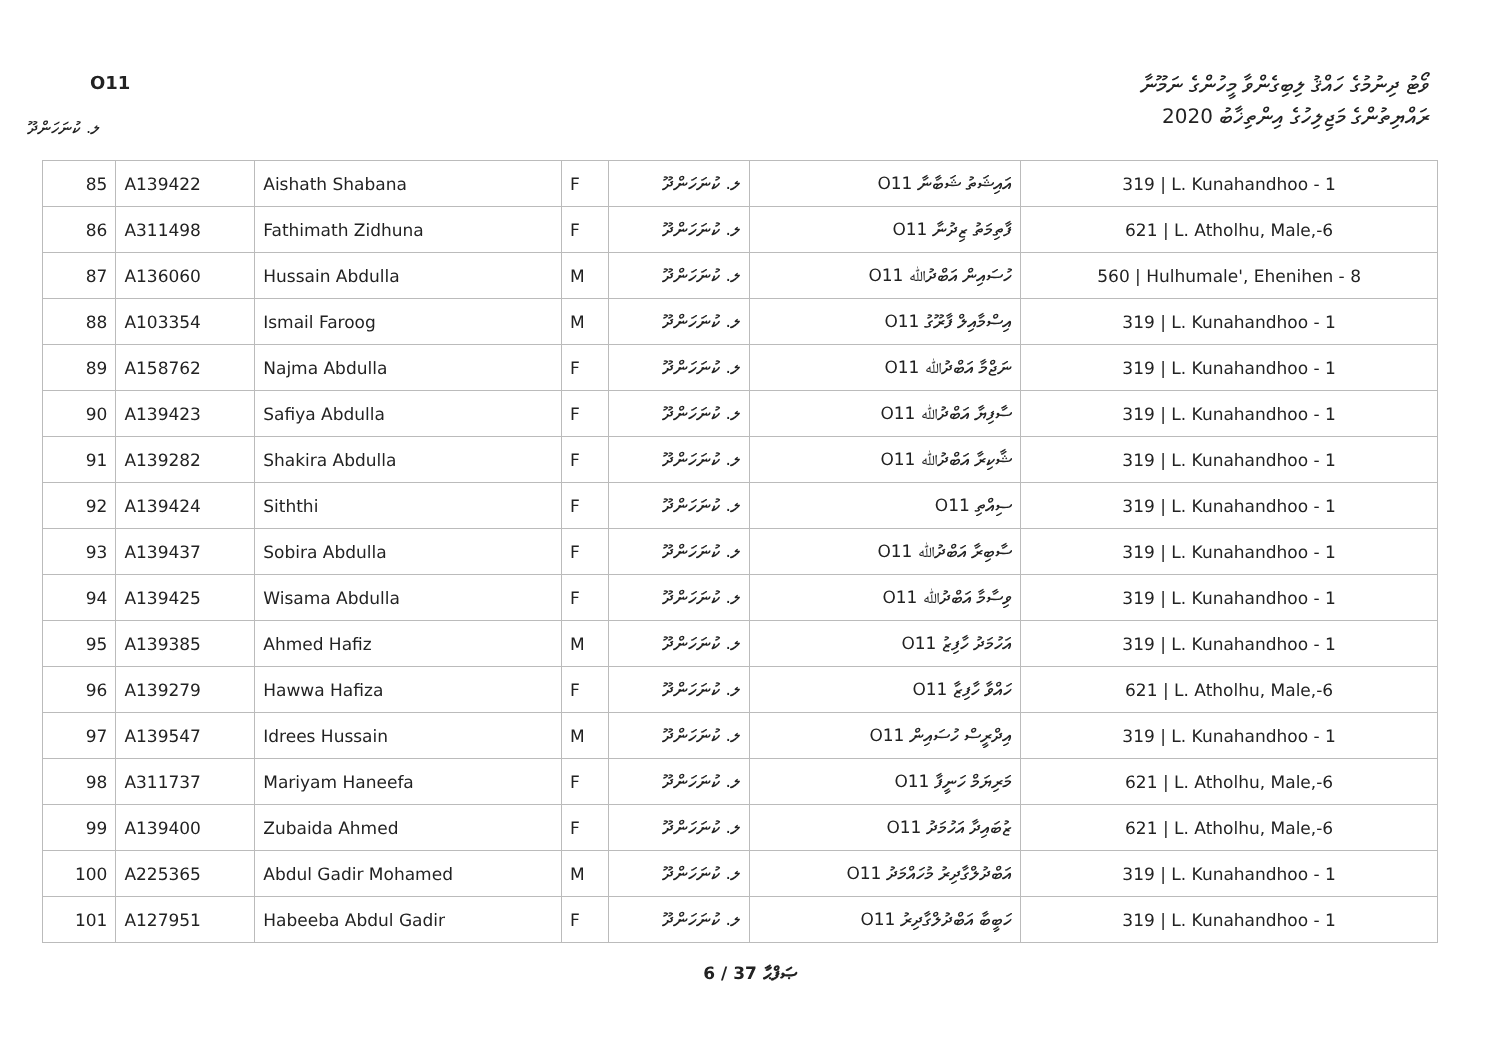O11
ވޯޓު ދިނުމުގެ ހައްޤު ލިބިގެންވާ މީހުންގެ ނަމޫނާ
ރައްޔިތުންގެ މަޖިލިހުގެ އިންތިޚާބު 2020
ލ. ކުނަހަންދޫ
| 85 | A139422 | Aishath Shabana | F | ލ. ކުނަހަންދޫ | O11 އައިޝަތު ޝަބާނާ | 319 / L. Kunahandhoo - 1 |
| 86 | A311498 | Fathimath Zidhuna | F | ލ. ކުނަހަންދޫ | O11 ފާތިމަތު ޒިދުނާ | 621 / L. Atholhu, Male,-6 |
| 87 | A136060 | Hussain Abdulla | M | ލ. ކުނަހަންދޫ | O11 ހުސައިން އަބްދުﷲ | 560 / Hulhumale', Ehenihen - 8 |
| 88 | A103354 | Ismail Faroog | M | ލ. ކުނަހަންދޫ | O11 އިސްމާއިލް ފާރޫގު | 319 / L. Kunahandhoo - 1 |
| 89 | A158762 | Najma Abdulla | F | ލ. ކުނަހަންދޫ | O11 ނަޖްމާ އަބްދުﷲ | 319 / L. Kunahandhoo - 1 |
| 90 | A139423 | Safiya Abdulla | F | ލ. ކުނަހަންދޫ | O11 ސާފިޔާ އަބްދުﷲ | 319 / L. Kunahandhoo - 1 |
| 91 | A139282 | Shakira Abdulla | F | ލ. ކުނަހަންދޫ | O11 ޝާކިރާ އަބްދުﷲ | 319 / L. Kunahandhoo - 1 |
| 92 | A139424 | Siththi | F | ލ. ކުނަހަންދޫ | O11 ސިއްތި | 319 / L. Kunahandhoo - 1 |
| 93 | A139437 | Sobira Abdulla | F | ލ. ކުނަހަންދޫ | O11 ސާބިރާ އަބްދުﷲ | 319 / L. Kunahandhoo - 1 |
| 94 | A139425 | Wisama Abdulla | F | ލ. ކުނަހަންދޫ | O11 ވިސާމާ އަބްދުﷲ | 319 / L. Kunahandhoo - 1 |
| 95 | A139385 | Ahmed Hafiz | M | ލ. ކުނަހަންދޫ | O11 އަހުމަދު ހާފިޒު | 319 / L. Kunahandhoo - 1 |
| 96 | A139279 | Hawwa Hafiza | F | ލ. ކުނަހަންދޫ | O11 ހައްވާ ހާފިޒާ | 621 / L. Atholhu, Male,-6 |
| 97 | A139547 | Idrees Hussain | M | ލ. ކުނަހަންދޫ | O11 އިދްރީސް ހުސައިން | 319 / L. Kunahandhoo - 1 |
| 98 | A311737 | Mariyam Haneefa | F | ލ. ކުނަހަންދޫ | O11 މަރިޔަމް ހަނީފާ | 621 / L. Atholhu, Male,-6 |
| 99 | A139400 | Zubaida Ahmed | F | ލ. ކުނަހަންދޫ | O11 ޒުބައިދާ އަހުމަދު | 621 / L. Atholhu, Male,-6 |
| 100 | A225365 | Abdul Gadir Mohamed | M | ލ. ކުނަހަންދޫ | O11 އަބްދުލްގާދިރު މުހައްމަދު | 319 / L. Kunahandhoo - 1 |
| 101 | A127951 | Habeeba Abdul Gadir | F | ލ. ކުނަހަންދޫ | O11 ހަބީބާ އަބްދުލްގާދިރު | 319 / L. Kunahandhoo - 1 |
6 / 37 ޞަފްޙާ